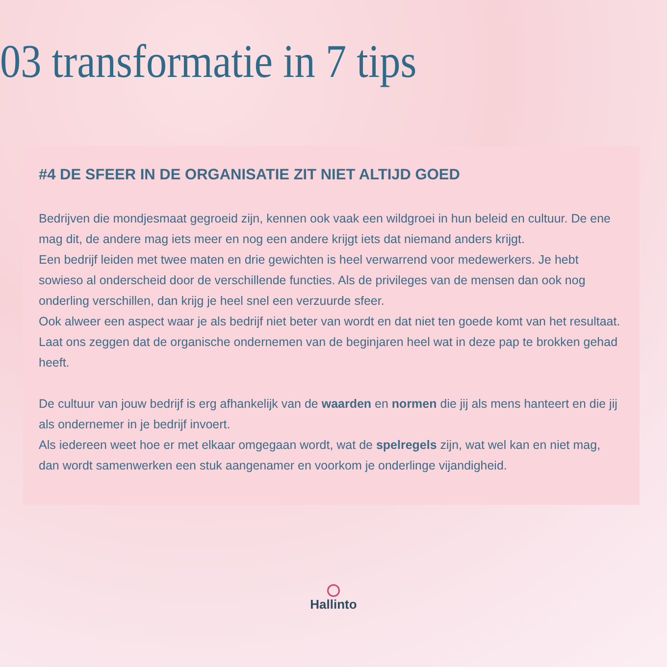03 transformatie in 7 tips
#4 DE SFEER IN DE ORGANISATIE ZIT NIET ALTIJD GOED
Bedrijven die mondjesmaat gegroeid zijn, kennen ook vaak een wildgroei in hun beleid en cultuur. De ene mag dit, de andere mag iets meer en nog een andere krijgt iets dat niemand anders krijgt.
Een bedrijf leiden met twee maten en drie gewichten is heel verwarrend voor medewerkers. Je hebt sowieso al onderscheid door de verschillende functies. Als de privileges van de mensen dan ook nog onderling verschillen, dan krijg je heel snel een verzuurde sfeer.
Ook alweer een aspect waar je als bedrijf niet beter van wordt en dat niet ten goede komt van het resultaat.
Laat ons zeggen dat de organische ondernemen van de beginjaren heel wat in deze pap te brokken gehad heeft.
De cultuur van jouw bedrijf is erg afhankelijk van de waarden en normen die jij als mens hanteert en die jij als ondernemer in je bedrijf invoert.
Als iedereen weet hoe er met elkaar omgegaan wordt, wat de spelregels zijn, wat wel kan en niet mag, dan wordt samenwerken een stuk aangenamer en voorkom je onderlinge vijandigheid.
Hallinto